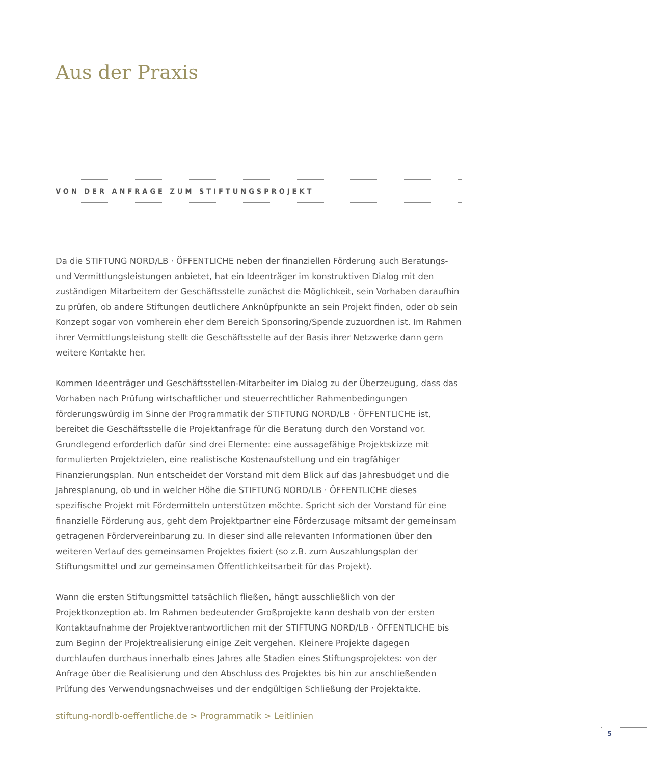Aus der Praxis
VON DER ANFRAGE ZUM STIFTUNGSPROJEKT
Da die STIFTUNG NORD/LB · ÖFFENTLICHE neben der finanziellen Förderung auch Beratungs- und Vermittlungsleistungen anbietet, hat ein Ideenträger im konstruktiven Dialog mit den zuständigen Mitarbeitern der Geschäftsstelle zunächst die Möglichkeit, sein Vorhaben daraufhin zu prüfen, ob andere Stiftungen deutlichere Anknüpfpunkte an sein Projekt finden, oder ob sein Konzept sogar von vornherein eher dem Bereich Sponsoring/Spende zuzuordnen ist. Im Rahmen ihrer Vermittlungsleistung stellt die Geschäftsstelle auf der Basis ihrer Netzwerke dann gern weitere Kontakte her.
Kommen Ideenträger und Geschäftsstellen-Mitarbeiter im Dialog zu der Überzeugung, dass das Vorhaben nach Prüfung wirtschaftlicher und steuerrechtlicher Rahmenbedingungen förderungswürdig im Sinne der Programmatik der STIFTUNG NORD/LB · ÖFFENTLICHE ist, bereitet die Geschäftsstelle die Projektanfrage für die Beratung durch den Vorstand vor. Grundlegend erforderlich dafür sind drei Elemente: eine aussagefähige Projektskizze mit formulierten Projektzielen, eine realistische Kostenaufstellung und ein tragfähiger Finanzierungsplan. Nun entscheidet der Vorstand mit dem Blick auf das Jahresbudget und die Jahresplanung, ob und in welcher Höhe die STIFTUNG NORD/LB · ÖFFENTLICHE dieses spezifische Projekt mit Fördermitteln unterstützen möchte. Spricht sich der Vorstand für eine finanzielle Förderung aus, geht dem Projektpartner eine Förderzusage mitsamt der gemeinsam getragenen Fördervereinbarung zu. In dieser sind alle relevanten Informationen über den weiteren Verlauf des gemeinsamen Projektes fixiert (so z.B. zum Auszahlungsplan der Stiftungsmittel und zur gemeinsamen Öffentlichkeitsarbeit für das Projekt).
Wann die ersten Stiftungsmittel tatsächlich fließen, hängt ausschließlich von der Projektkonzeption ab. Im Rahmen bedeutender Großprojekte kann deshalb von der ersten Kontaktaufnahme der Projektverantwortlichen mit der STIFTUNG NORD/LB · ÖFFENTLICHE bis zum Beginn der Projektrealisierung einige Zeit vergehen. Kleinere Projekte dagegen durchlaufen durchaus innerhalb eines Jahres alle Stadien eines Stiftungsprojektes: von der Anfrage über die Realisierung und den Abschluss des Projektes bis hin zur anschließenden Prüfung des Verwendungsnachweises und der endgültigen Schließung der Projektakte.
stiftung-nordlb-oeffentliche.de > Programmatik > Leitlinien
5